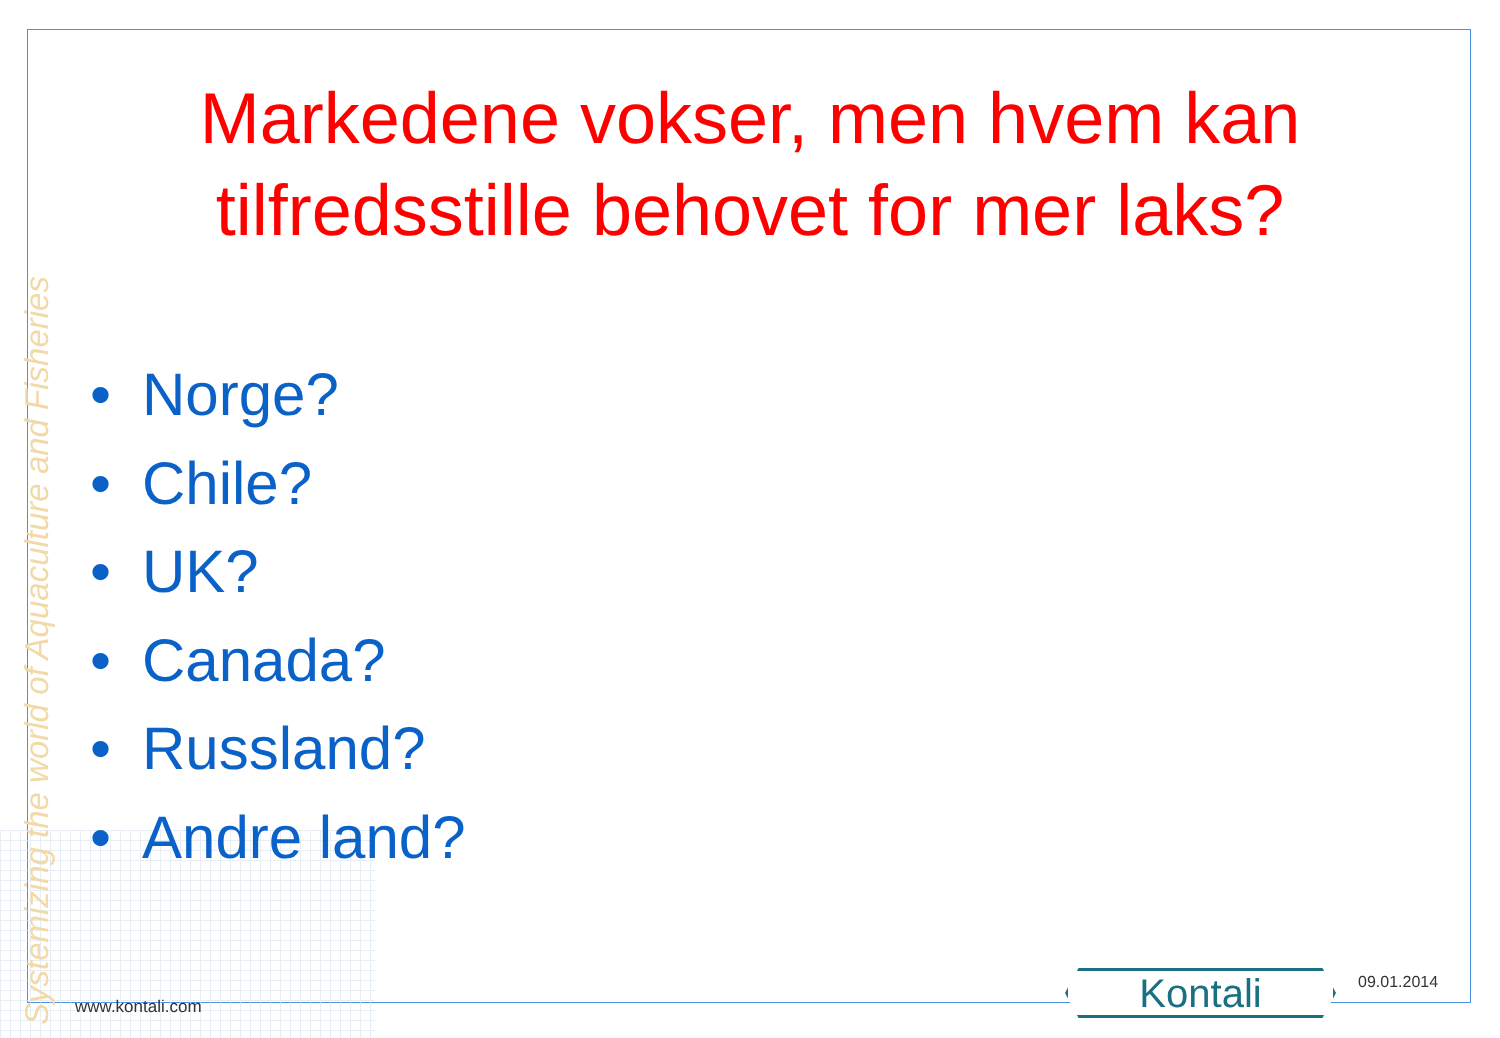Systemizing the world of Aquaculture and Fisheries
Markedene vokser, men hvem kan
tilfredsstille behovet for mer laks?
• Norge?
• Chile?
• UK?
• Canada?
• Russland?
• Andre land?
www.kontali.com Kontali 09.01.2014